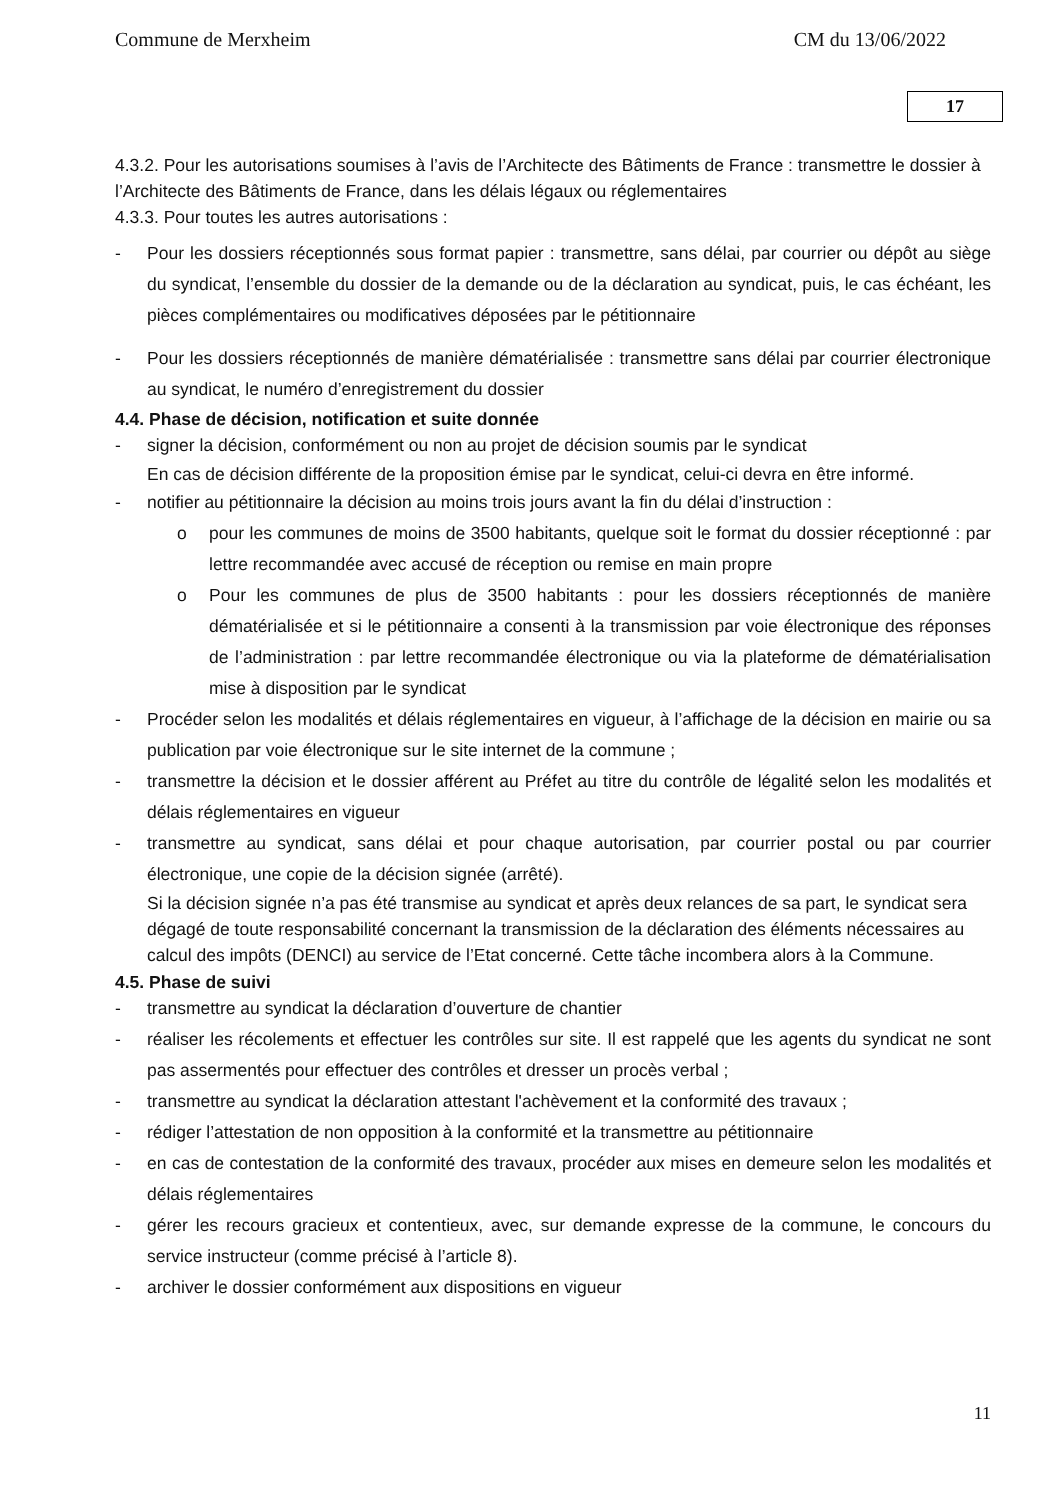Commune de Merxheim CM du 13/06/2022
17
4.3.2. Pour les autorisations soumises à l’avis de l’Architecte des Bâtiments de France : transmettre le dossier à l’Architecte des Bâtiments de France, dans les délais légaux ou réglementaires
4.3.3. Pour toutes les autres autorisations :
- Pour les dossiers réceptionnés sous format papier : transmettre, sans délai, par courrier ou dépôt au siège du syndicat, l’ensemble du dossier de la demande ou de la déclaration au syndicat, puis, le cas échéant, les pièces complémentaires ou modificatives déposées par le pétitionnaire
- Pour les dossiers réceptionnés de manière dématérialisée : transmettre sans délai par courrier électronique au syndicat, le numéro d’enregistrement du dossier
4.4. Phase de décision, notification et suite donnée
- signer la décision, conformément ou non au projet de décision soumis par le syndicat
En cas de décision différente de la proposition émise par le syndicat, celui-ci devra en être informé.
- notifier au pétitionnaire la décision au moins trois jours avant la fin du délai d’instruction :
o pour les communes de moins de 3500 habitants, quelque soit le format du dossier réceptionné : par lettre recommandée avec accusé de réception ou remise en main propre
o Pour les communes de plus de 3500 habitants : pour les dossiers réceptionnés de manière dématérialisée et si le pétitionnaire a consenti à la transmission par voie électronique des réponses de l’administration : par lettre recommandée électronique ou via la plateforme de dématérialisation mise à disposition par le syndicat
- Procéder selon les modalités et délais réglementaires en vigueur, à l’affichage de la décision en mairie ou sa publication par voie électronique sur le site internet de la commune ;
- transmettre la décision et le dossier afférent au Préfet au titre du contrôle de légalité selon les modalités et délais réglementaires en vigueur
- transmettre au syndicat, sans délai et pour chaque autorisation, par courrier postal ou par courrier électronique, une copie de la décision signée (arrêté).
Si la décision signée n’a pas été transmise au syndicat et après deux relances de sa part, le syndicat sera dégagé de toute responsabilité concernant la transmission de la déclaration des éléments nécessaires au calcul des impôts (DENCI) au service de l’Etat concerné. Cette tâche incombera alors à la Commune.
4.5. Phase de suivi
- transmettre au syndicat la déclaration d’ouverture de chantier
- réaliser les récolements et effectuer les contrôles sur site. Il est rappelé que les agents du syndicat ne sont pas assermentés pour effectuer des contrôles et dresser un procès verbal ;
- transmettre au syndicat la déclaration attestant l'achèvement et la conformité des travaux ;
- rédiger l’attestation de non opposition à la conformité et la transmettre au pétitionnaire
- en cas de contestation de la conformité des travaux, procéder aux mises en demeure selon les modalités et délais réglementaires
- gérer les recours gracieux et contentieux, avec, sur demande expresse de la commune, le concours du service instructeur (comme précisé à l’article 8).
- archiver le dossier conformément aux dispositions en vigueur
11